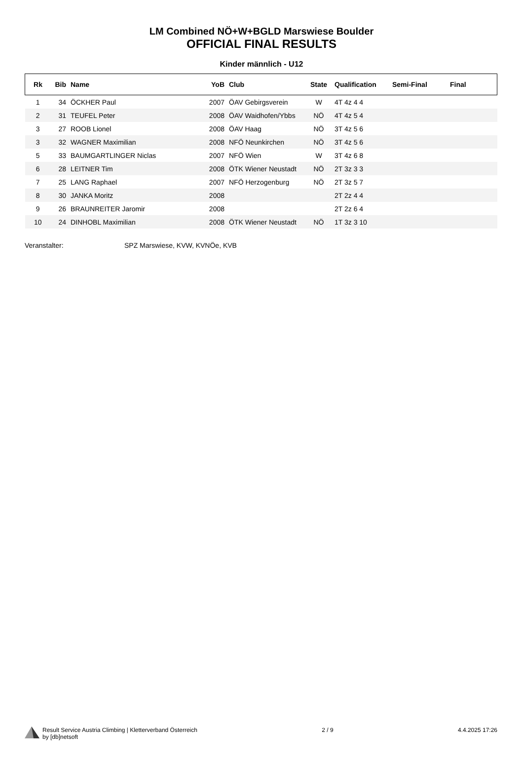LM Combined NÖ+W+BGLD Marswiese Boulder
OFFICIAL FINAL RESULTS
Kinder männlich - U12
| Rk | Bib | Name | YoB | Club | State | Qualification | Semi-Final | Final |
| --- | --- | --- | --- | --- | --- | --- | --- | --- |
| 1 | 34 | ÖCKHER Paul | 2007 | ÖAV Gebirgsverein | W | 4T 4z 4 4 | | |
| 2 | 31 | TEUFEL Peter | 2008 | ÖAV Waidhofen/Ybbs | NÖ | 4T 4z 5 4 | | |
| 3 | 27 | ROOB Lionel | 2008 | ÖAV Haag | NÖ | 3T 4z 5 6 | | |
| 3 | 32 | WAGNER Maximilian | 2008 | NFÖ Neunkirchen | NÖ | 3T 4z 5 6 | | |
| 5 | 33 | BAUMGARTLINGER Niclas | 2007 | NFÖ Wien | W | 3T 4z 6 8 | | |
| 6 | 28 | LEITNER Tim | 2008 | ÖTK Wiener Neustadt | NÖ | 2T 3z 3 3 | | |
| 7 | 25 | LANG Raphael | 2007 | NFÖ Herzogenburg | NÖ | 2T 3z 5 7 | | |
| 8 | 30 | JANKA Moritz | 2008 | | | 2T 2z 4 4 | | |
| 9 | 26 | BRAUNREITER Jaromir | 2008 | | | 2T 2z 6 4 | | |
| 10 | 24 | DINHOBL Maximilian | 2008 | ÖTK Wiener Neustadt | NÖ | 1T 3z 3 10 | | |
Veranstalter: SPZ Marswiese, KVW, KVNÖe, KVB
Result Service Austria Climbing | Kletterverband Österreich
by [db]netsoft
2 / 9 4.4.2025 17:26